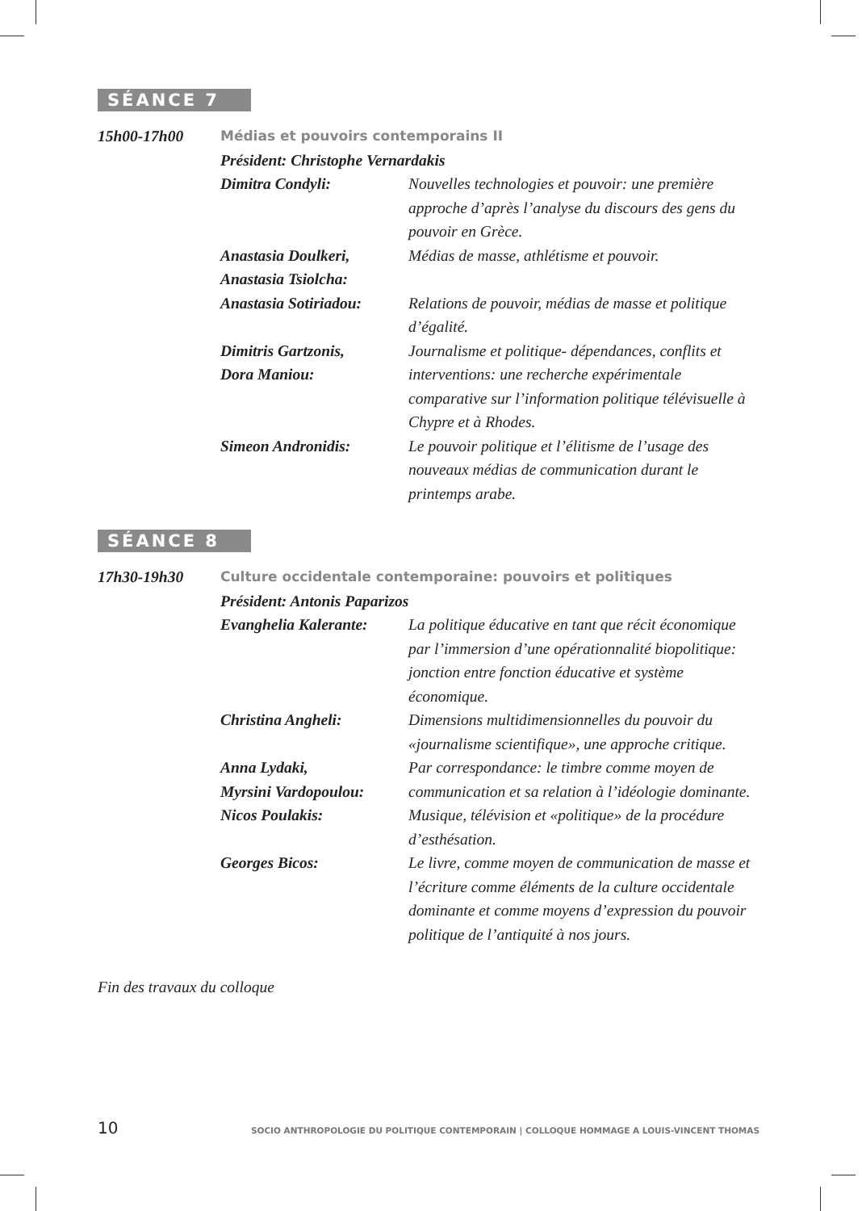SÉANCE 7
15h00-17h00 Médias et pouvoirs contemporains II
Président: Christophe Vernardakis
Dimitra Condyli: Nouvelles technologies et pouvoir: une première approche d’après l’analyse du discours des gens du pouvoir en Grèce.
Anastasia Doulkeri,
Anastasia Tsiolcha:
Médias de masse, athlétisme et pouvoir.
Anastasia Sotiriadou:
Relations de pouvoir, médias de masse et politique d’égalité.
Dimitris Gartzonis,
Dora Maniou:
Journalisme et politique- dépendances, conflits et interventions: une recherche expérimentale comparative sur l’information politique télévisuelle à Chypre et à Rhodes.
Simeon Andronidis: Le pouvoir politique et l’élitisme de l’usage des nouveaux médias de communication durant le printemps arabe.
SÉANCE 8
17h30-19h30 Culture occidentale contemporaine: pouvoirs et politiques
Président: Antonis Paparizos
Evanghelia Kalerante:
La politique éducative en tant que récit économique par l’immersion d’une opérationnalité biopolitique: jonction entre fonction éducative et système économique.
Christina Angheli: Dimensions multidimensionnelles du pouvoir du «journalisme scientifique», une approche critique.
Anna Lydaki,
Myrsini Vardopoulou:
Par correspondance: le timbre comme moyen de communication et sa relation à l’idéologie dominante.
Nicos Poulakis: Musique, télévision et «politique» de la procédure d’esthésation.
Georges Bicos: Le livre, comme moyen de communication de masse et l’écriture comme éléments de la culture occidentale dominante et comme moyens d’expression du pouvoir politique de l’antiquité à nos jours.
Fin des travaux du colloque
10 SOCIO ANTHROPOLOGIE DU POLITIQUE CONTEMPORAIN | COLLOQUE HOMMAGE A LOUIS-VINCENT THOMAS